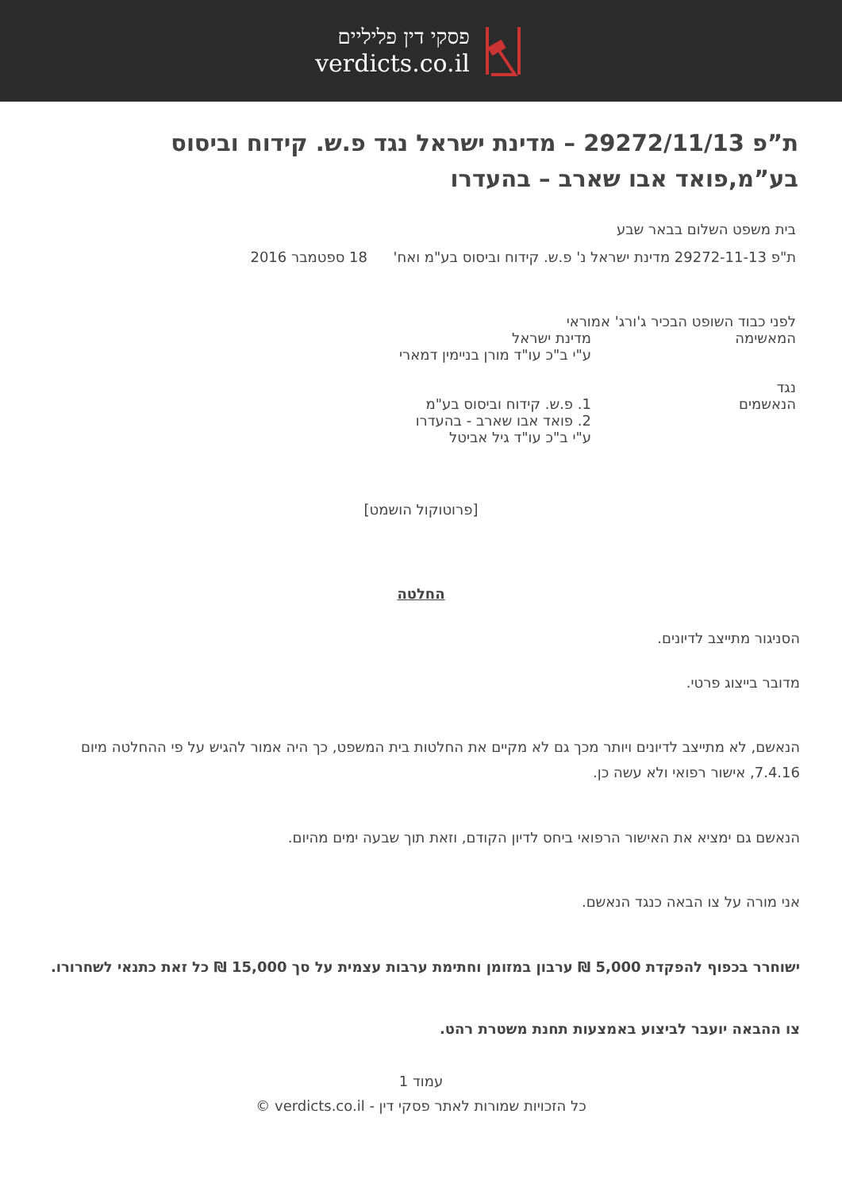פסקי דין פליליים
verdicts.co.il
ת”פ 29272/11/13 – מדינת ישראל נגד פ.ש. קידוח וביסוס בע”מ,פואד אבו שארב – בהעדרו
בית משפט השלום בבאר שבע
ת"פ 29272-11-13 מדינת ישראל נ' פ.ש. קידוח וביסוס בע"מ ואח' 18 ספטמבר 2016
לפני כבוד השופט הבכיר ג'ורג' אמוראי
המאשימה מדינת ישראל
ע"י ב"כ עו"ד מורן בניימין דמארי
נגד
הנאשמים 1. פ.ש. קידוח וביסוס בע"מ
2. פואד אבו שארב - בהעדרו
ע"י ב"כ עו"ד גיל אביטל
[פרוטוקול הושמט]
החלטה
הסניגור מתייצב לדיונים.
מדובר בייצוג פרטי.
הנאשם, לא מתייצב לדיונים ויותר מכך גם לא מקיים את החלטות בית המשפט, כך היה אמור להגיש על פי ההחלטה מיום 7.4.16, אישור רפואי ולא עשה כן.
הנאשם גם ימציא את האישור הרפואי ביחס לדיון הקודם, וזאת תוך שבעה ימים מהיום.
אני מורה על צו הבאה כנגד הנאשם.
ישוחרר בכפוף להפקדת 5,000 ₪ ערבון במזומן וחתימת ערבות עצמית על סך 15,000 ₪ כל זאת כתנאי לשחרורו.
צו ההבאה יועבר לביצוע באמצעות תחנת משטרת רהט.
עמוד 1
כל הזכויות שמורות לאתר פסקי דין - verdicts.co.il ©